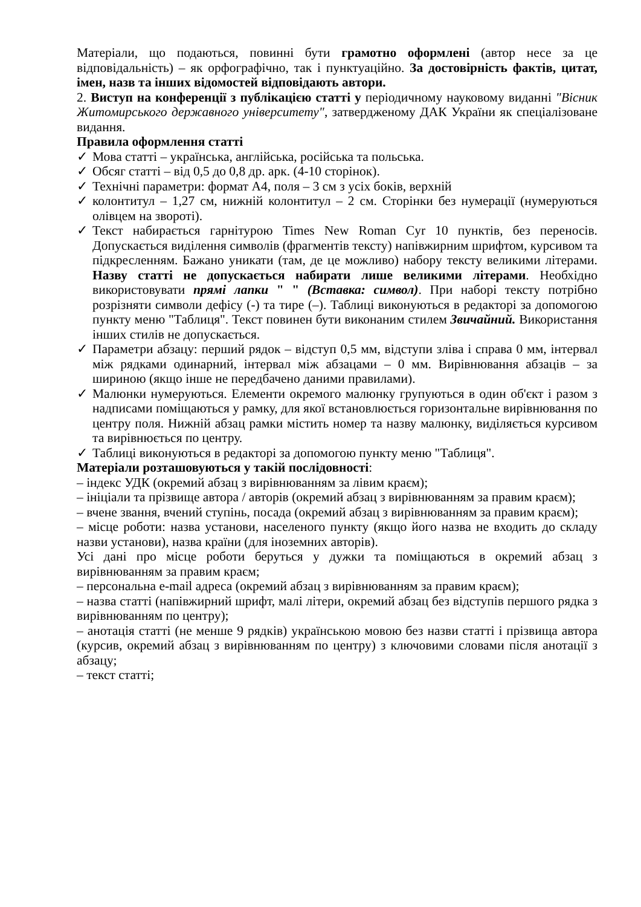Матеріали, що подаються, повинні бути грамотно оформлені (автор несе за це відповідальність) – як орфографічно, так і пунктуаційно. За достовірність фактів, цитат, імен, назв та інших відомостей відповідають автори.
2. Виступ на конференції з публікацією статті у періодичному науковому виданні "Вісник Житомирського державного університету", затвердженому ДАК України як спеціалізоване видання.
Правила оформлення статті
✓ Мова статті – українська, англійська, російська та польська.
✓ Обсяг статті – від 0,5 до 0,8 др. арк. (4-10 сторінок).
✓ Технічні параметри: формат А4, поля – 3 см з усіх боків, верхній
✓ колонтитул – 1,27 см, нижній колонтитул – 2 см. Сторінки без нумерації (нумеруються олівцем на звороті).
✓ Текст набирається гарнітурою Times New Roman Cyr 10 пунктів, без переносів. Допускається виділення символів (фрагментів тексту) напівжирним шрифтом, курсивом та підкресленням. Бажано уникати (там, де це можливо) набору тексту великими літерами. Назву статті не допускається набирати лише великими літерами. Необхідно використовувати прямі лапки " " (Вставка: символ). При наборі тексту потрібно розрізняти символи дефісу (-) та тире (–). Таблиці виконуються в редакторі за допомогою пункту меню "Таблиця". Текст повинен бути виконаним стилем Звичайний. Використання інших стилів не допускається.
✓ Параметри абзацу: перший рядок – відступ 0,5 мм, відступи зліва і справа 0 мм, інтервал між рядками одинарний, інтервал між абзацами – 0 мм. Вирівнювання абзаців – за шириною (якщо інше не передбачено даними правилами).
✓ Малюнки нумеруються. Елементи окремого малюнку групуються в один об'єкт і разом з надписами поміщаються у рамку, для якої встановлюється горизонтальне вирівнювання по центру поля. Нижній абзац рамки містить номер та назву малюнку, виділяється курсивом та вирівнюється по центру.
✓ Таблиці виконуються в редакторі за допомогою пункту меню "Таблиця".
Матеріали розташовуються у такій послідовності:
– індекс УДК (окремий абзац з вирівнюванням за лівим краєм);
– ініціали та прізвище автора / авторів (окремий абзац з вирівнюванням за правим краєм);
– вчене звання, вчений ступінь, посада (окремий абзац з вирівнюванням за правим краєм);
– місце роботи: назва установи, населеного пункту (якщо його назва не входить до складу назви установи), назва країни (для іноземних авторів).
Усі дані про місце роботи беруться у дужки та поміщаються в окремий абзац з вирівнюванням за правим краєм;
– персональна e-mail адреса (окремий абзац з вирівнюванням за правим краєм);
– назва статті (напівжирний шрифт, малі літери, окремий абзац без відступів першого рядка з вирівнюванням по центру);
– анотація статті (не менше 9 рядків) українською мовою без назви статті і прізвища автора (курсив, окремий абзац з вирівнюванням по центру) з ключовими словами після анотації з абзацу;
– текст статті;